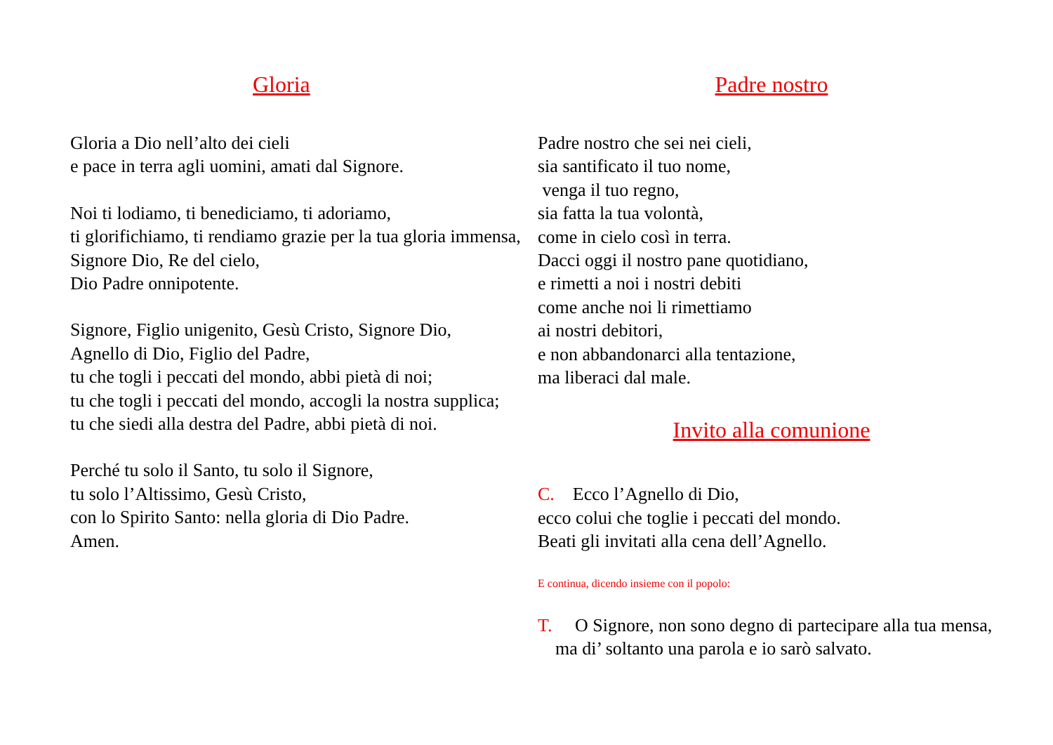Gloria
Gloria a Dio nell’alto dei cieli
e pace in terra agli uomini, amati dal Signore.
Noi ti lodiamo, ti benediciamo, ti adoriamo,
ti glorifichiamo, ti rendiamo grazie per la tua gloria immensa, Signore Dio, Re del cielo,
Dio Padre onnipotente.
Signore, Figlio unigenito, Gesù Cristo, Signore Dio,
Agnello di Dio, Figlio del Padre,
tu che togli i peccati del mondo, abbi pietà di noi;
tu che togli i peccati del mondo, accogli la nostra supplica;
tu che siedi alla destra del Padre, abbi pietà di noi.
Perché tu solo il Santo, tu solo il Signore,
tu solo l’Altissimo, Gesù Cristo,
con lo Spirito Santo: nella gloria di Dio Padre.
Amen.
Padre nostro
Padre nostro che sei nei cieli,
sia santificato il tuo nome,
venga il tuo regno,
sia fatta la tua volontà,
come in cielo così in terra.
Dacci oggi il nostro pane quotidiano,
e rimetti a noi i nostri debiti
come anche noi li rimettiamo
ai nostri debitori,
e non abbandonarci alla tentazione,
ma liberaci dal male.
Invito alla comunione
C. Ecco l’Agnello di Dio,
ecco colui che toglie i peccati del mondo.
Beati gli invitati alla cena dell’Agnello.
E continua, dicendo insieme con il popolo:
T. O Signore, non sono degno di partecipare alla tua mensa, ma di’ soltanto una parola e io sarò salvato.